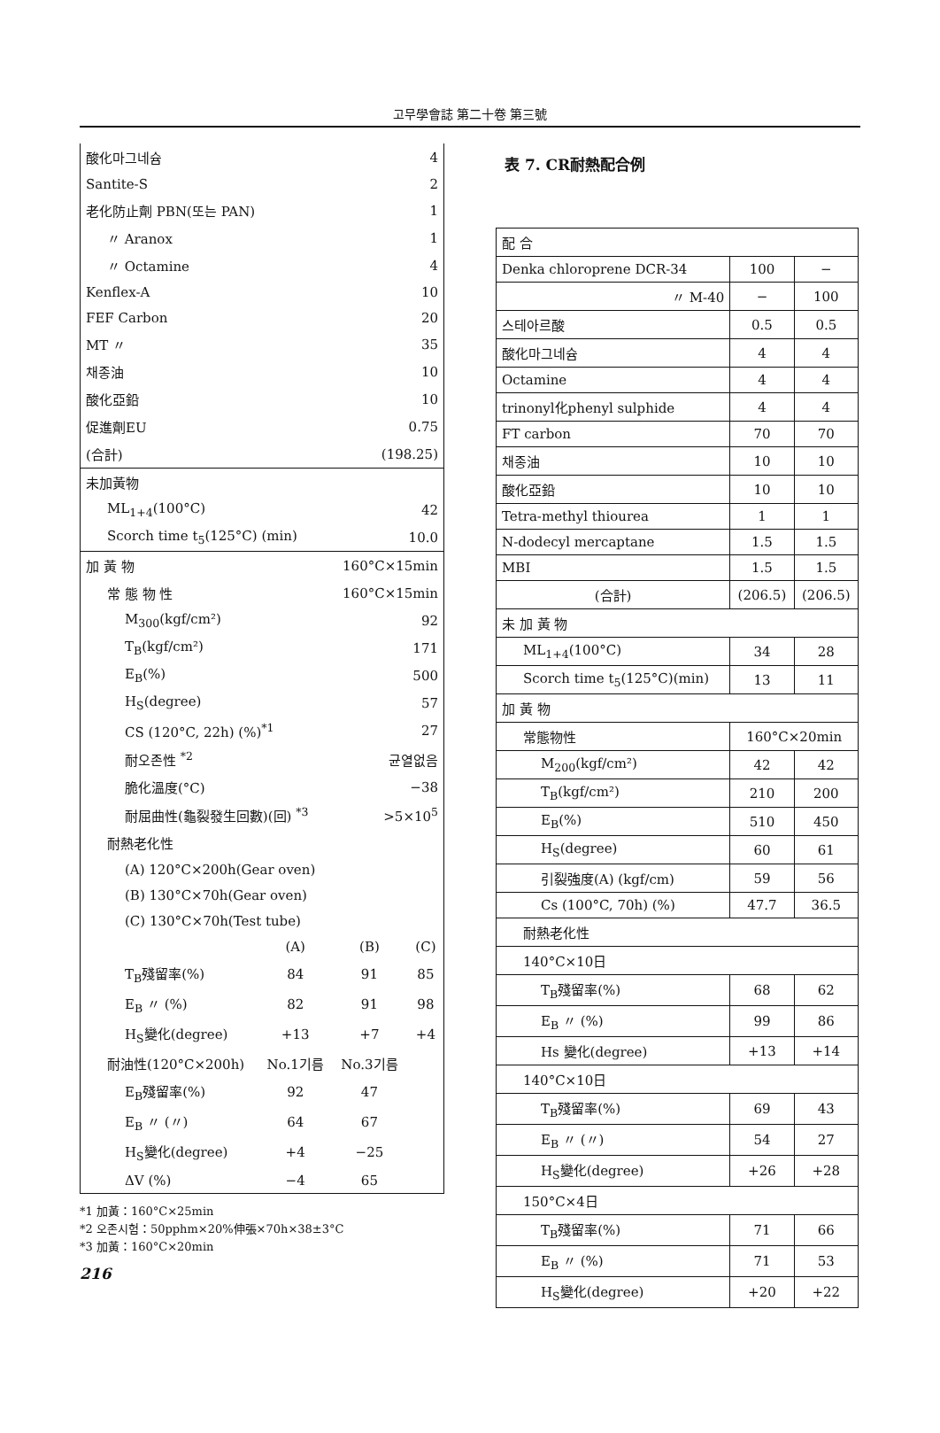고무學會誌 第二十卷 第三號
| 酸化마그네슘 | | 4 | |
| Santite-S | | 2 | |
| 老化防止劑 PBN(또는 PAN) | | 1 | |
| 〃 Aranox | | 1 | |
| 〃 Octamine | | 4 | |
| Kenflex-A | | 10 | |
| FEF Carbon | | 20 | |
| MT 〃 | | 35 | |
| 채종油 | | 10 | |
| 酸化亞鉛 | | 10 | |
| 促進劑EU | | 0.75 | |
| (合計) | | (198.25) | |
| 未加黃物 | | | |
| ML<sub>1+4</sub>(100°C) | | 42 | |
| Scorch time t<sub>5</sub>(125°C) (min) | | 10.0 | |
| 加 黃 物 | | 160°C×15min | |
| 常 態 物 性 | | 160°C×15min | |
| M<sub>300</sub>(kgf/cm²) | | 92 | |
| T<sub>B</sub>(kgf/cm²) | | 171 | |
| E<sub>B</sub>(%) | | 500 | |
| H<sub>S</sub>(degree) | | 57 | |
| CS (120°C, 22h) (%)<sup>*1</sup> | | 27 | |
| 耐오존性 <sup>*2</sup> | | 균열없음 | |
| 脆化溫度(°C) | | −38 | |
| 耐屈曲性(龜裂發生回數)(回) <sup>*3</sup> | | >5×10<sup>5</sup> | |
| 耐熱老化性 | | | |
| (A) 120°C×200h(Gear oven) | | | |
| (B) 130°C×70h(Gear oven) | | | |
| (C) 130°C×70h(Test tube) | | | |
| | (A) | (B) | (C) |
| T<sub>B</sub>殘留率(%) | 84 | 91 | 85 |
| E<sub>B</sub> 〃 (%) | 82 | 91 | 98 |
| H<sub>S</sub>變化(degree) | +13 | +7 | +4 |
| 耐油性(120°C×200h) | No.1기름 | No.3기름 | |
| E<sub>B</sub>殘留率(%) | 92 | 47 | |
| E<sub>B</sub> 〃 (〃) | 64 | 67 | |
| H<sub>S</sub>變化(degree) | +4 | −25 | |
| ΔV (%) | −4 | 65 | |
*1 加黃：160°C×25min
*2 오존시험：50pphm×20%伸張×70h×38±3°C
*3 加黃：160°C×20min
216
表 7. CR耐熱配合例
| 配 合 | | |
| Denka chloroprene DCR-34 | 100 | − |
| 〃 M-40 | − | 100 |
| 스테아르酸 | 0.5 | 0.5 |
| 酸化마그네슘 | 4 | 4 |
| Octamine | 4 | 4 |
| trinonyl化phenyl sulphide | 4 | 4 |
| FT carbon | 70 | 70 |
| 채종油 | 10 | 10 |
| 酸化亞鉛 | 10 | 10 |
| Tetra-methyl thiourea | 1 | 1 |
| N-dodecyl mercaptane | 1.5 | 1.5 |
| MBI | 1.5 | 1.5 |
| (合計) | (206.5) | (206.5) |
| 未 加 黃 物 | | |
| ML<sub>1+4</sub>(100°C) | 34 | 28 |
| Scorch time t<sub>5</sub>(125°C)(min) | 13 | 11 |
| 加 黃 物 | | |
| 常態物性 | 160°C×20min | |
| M<sub>200</sub>(kgf/cm²) | 42 | 42 |
| T<sub>B</sub>(kgf/cm²) | 210 | 200 |
| E<sub>B</sub>(%) | 510 | 450 |
| H<sub>S</sub>(degree) | 60 | 61 |
| 引裂強度(A) (kgf/cm) | 59 | 56 |
| Cs (100°C, 70h) (%) | 47.7 | 36.5 |
| 耐熱老化性 | | |
| 140°C×10日 | | |
| T<sub>B</sub>殘留率(%) | 68 | 62 |
| E<sub>B</sub> 〃 (%) | 99 | 86 |
| Hs 變化(degree) | +13 | +14 |
| 140°C×10日 | | |
| T<sub>B</sub>殘留率(%) | 69 | 43 |
| E<sub>B</sub> 〃 (〃) | 54 | 27 |
| H<sub>S</sub>變化(degree) | +26 | +28 |
| 150°C×4日 | | |
| T<sub>B</sub>殘留率(%) | 71 | 66 |
| E<sub>B</sub> 〃 (%) | 71 | 53 |
| H<sub>S</sub>變化(degree) | +20 | +22 |